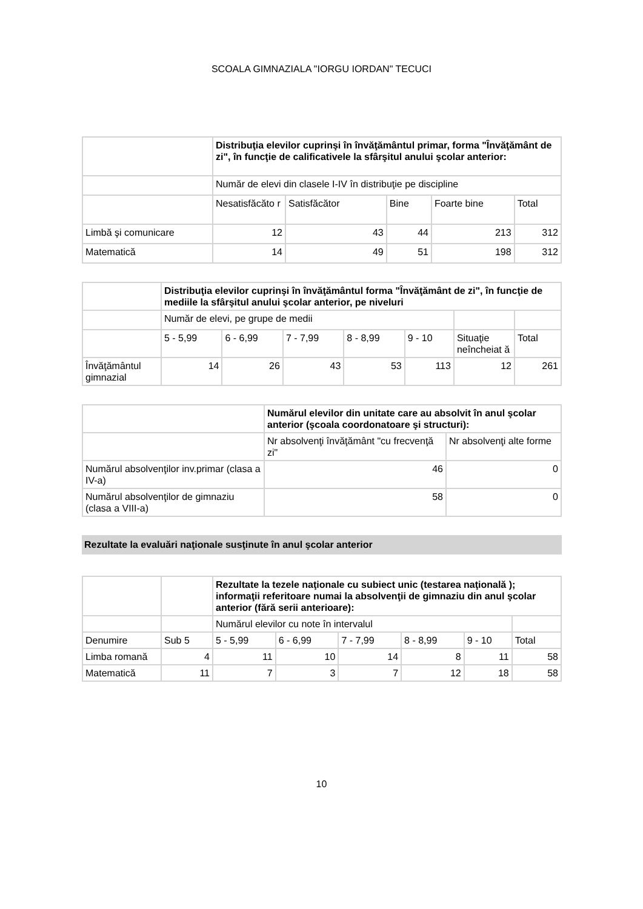SCOALA GIMNAZIALA "IORGU IORDAN" TECUCI
| | Distribuţia elevilor cuprinşi în învăţământul primar, forma "Învăţământ de zi", în funcţie de calificativele la sfârşitul anului şcolar anterior: | | | | |
| | Număr de elevi din clasele I-IV în distribuţie pe discipline | | | | |
| | Nesatisfăcăto r | Satisfăcător | Bine | Foarte bine | Total |
| Limbă şi comunicare | 12 | 43 | 44 | 213 | 312 |
| Matematică | 14 | 49 | 51 | 198 | 312 |
| | Distribuţia elevilor cuprinşi în învăţământul forma "Învăţământ de zi", în funcţie de mediile la sfârşitul anului şcolar anterior, pe niveluri | | | | | | |
| | Număr de elevi, pe grupe de medii | | | | | | |
| | 5 - 5,99 | 6 - 6,99 | 7 - 7,99 | 8 - 8,99 | 9 - 10 | Situaţie neîncheiat ă | Total |
| Învăţământul gimnazial | 14 | 26 | 43 | 53 | 113 | 12 | 261 |
| | Numărul elevilor din unitate care au absolvit în anul şcolar anterior (şcoala coordonatoare şi structuri): | |
| | Nr absolvenţi învăţământ "cu frecvenţă zi" | Nr absolvenţi alte forme |
| Numărul absolvenţilor inv.primar (clasa a IV-a) | 46 | 0 |
| Numărul absolvenţilor de gimnaziu (clasa a VIII-a) | 58 | 0 |
Rezultate la evaluări naţionale susţinute în anul şcolar anterior
| | | Rezultate la tezele naţionale cu subiect unic (testarea naţională ); informaţii referitoare numai la absolvenţii de gimnaziu din anul şcolar anterior (fără serii anterioare): | | | | | |
| | | Numărul elevilor cu note în intervalul | | | | | |
| Denumire | Sub 5 | 5 - 5,99 | 6 - 6,99 | 7 - 7,99 | 8 - 8,99 | 9 - 10 | Total |
| Limba romană | 4 | 11 | 10 | 14 | 8 | 11 | 58 |
| Matematică | 11 | 7 | 3 | 7 | 12 | 18 | 58 |
10